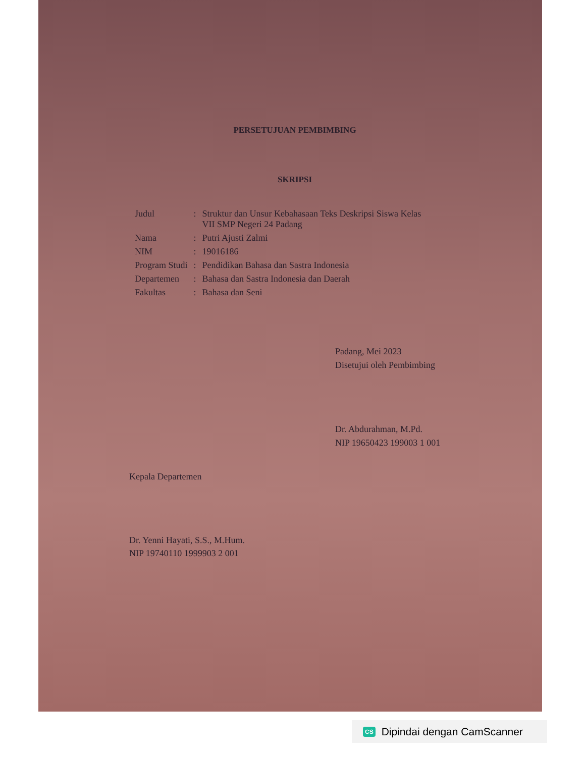PERSETUJUAN PEMBIMBING
SKRIPSI
| Judul | : | Struktur dan Unsur Kebahasaan Teks Deskripsi Siswa Kelas VII SMP Negeri 24 Padang |
| Nama | : | Putri Ajusti Zalmi |
| NIM | : | 19016186 |
| Program Studi | : | Pendidikan Bahasa dan Sastra Indonesia |
| Departemen | : | Bahasa dan Sastra Indonesia dan Daerah |
| Fakultas | : | Bahasa dan Seni |
Padang, Mei 2023
Disetujui oleh Pembimbing
Dr. Abdurahman, M.Pd.
NIP 19650423 199003 1 001
Kepala Departemen
Dr. Yenni Hayati, S.S., M.Hum.
NIP 19740110 1999903 2 001
CS Dipindai dengan CamScanner